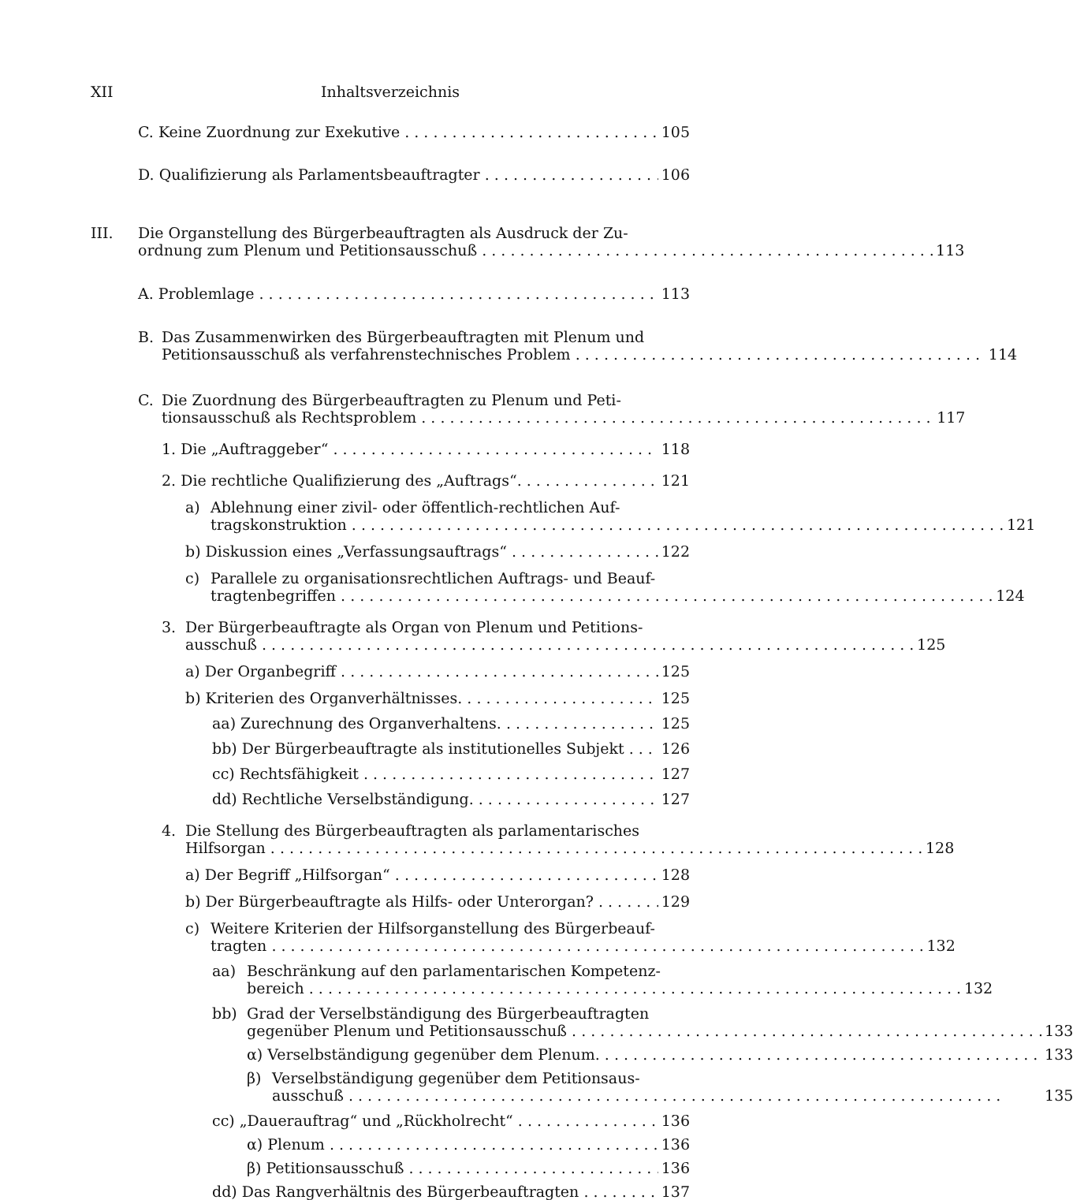XII Inhaltsverzeichnis
C. Keine Zuordnung zur Exekutive 105
D. Qualifizierung als Parlamentsbeauftragter 106
III. Die Organstellung des Bürgerbeauftragten als Ausdruck der Zu-
ordnung zum Plenum und Petitionsausschuß 113
A. Problemlage 113
B. Das Zusammenwirken des Bürgerbeauftragten mit Plenum und
Petitionsausschuß als verfahrenstechnisches Problem 114
C. Die Zuordnung des Bürgerbeauftragten zu Plenum und Peti-
tionsausschuß als Rechtsproblem 117
1. Die „Auftraggeber“ 118
2. Die rechtliche Qualifizierung des „Auftrags“ 121
a) Ablehnung einer zivil- oder öffentlich-rechtlichen Auf-
tragskonstruktion 121
b) Diskussion eines „Verfassungsauftrags“ 122
c) Parallele zu organisationsrechtlichen Auftrags- und Beauf-
tragtenbegriffen 124
3. Der Bürgerbeauftragte als Organ von Plenum und Petitions-
ausschuß 125
a) Der Organbegriff 125
b) Kriterien des Organverhältnisses 125
aa) Zurechnung des Organverhaltens 125
bb) Der Bürgerbeauftragte als institutionelles Subjekt 126
cc) Rechtsfähigkeit 127
dd) Rechtliche Verselbständigung 127
4. Die Stellung des Bürgerbeauftragten als parlamentarisches
Hilfsorgan 128
a) Der Begriff „Hilfsorgan“ 128
b) Der Bürgerbeauftragte als Hilfs- oder Unterorgan? 129
c) Weitere Kriterien der Hilfsorganstellung des Bürgerbeauf-
tragten 132
aa) Beschränkung auf den parlamentarischen Kompetenz-
bereich 132
bb) Grad der Verselbständigung des Bürgerbeauftragten
gegenüber Plenum und Petitionsausschuß 133
α) Verselbständigung gegenüber dem Plenum 133
β) Verselbständigung gegenüber dem Petitionsaus-
ausschuß 135
cc) „Dauerauftrag“ und „Rückholrecht“ 136
α) Plenum 136
β) Petitionsausschuß 136
dd) Das Rangverhältnis des Bürgerbeauftragten 137